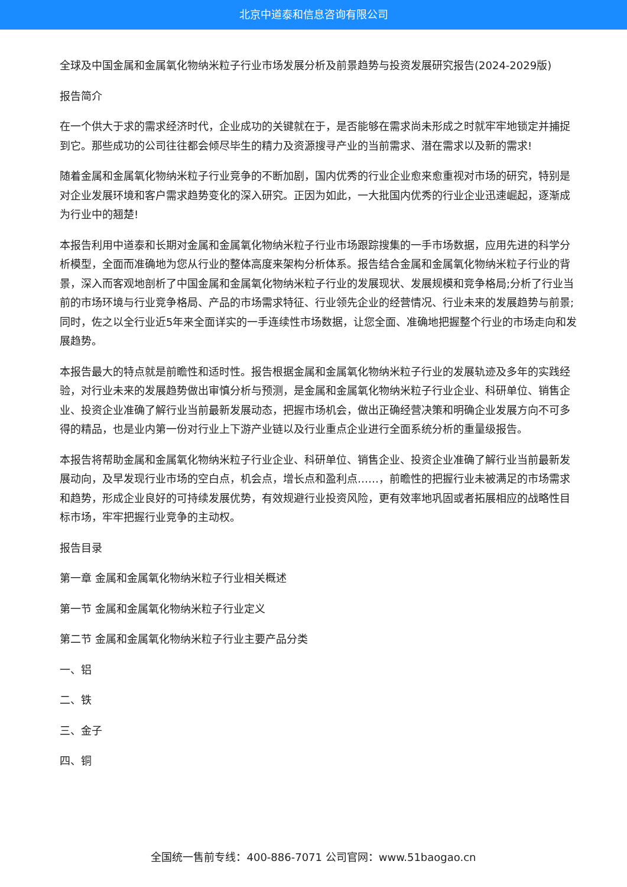北京中道泰和信息咨询有限公司
全球及中国金属和金属氧化物纳米粒子行业市场发展分析及前景趋势与投资发展研究报告(2024-2029版)
报告简介
在一个供大于求的需求经济时代，企业成功的关键就在于，是否能够在需求尚未形成之时就牢牢地锁定并捕捉到它。那些成功的公司往往都会倾尽毕生的精力及资源搜寻产业的当前需求、潜在需求以及新的需求!
随着金属和金属氧化物纳米粒子行业竞争的不断加剧，国内优秀的行业企业愈来愈重视对市场的研究，特别是对企业发展环境和客户需求趋势变化的深入研究。正因为如此，一大批国内优秀的行业企业迅速崛起，逐渐成为行业中的翘楚!
本报告利用中道泰和长期对金属和金属氧化物纳米粒子行业市场跟踪搜集的一手市场数据，应用先进的科学分析模型，全面而准确地为您从行业的整体高度来架构分析体系。报告结合金属和金属氧化物纳米粒子行业的背景，深入而客观地剖析了中国金属和金属氧化物纳米粒子行业的发展现状、发展规模和竞争格局;分析了行业当前的市场环境与行业竞争格局、产品的市场需求特征、行业领先企业的经营情况、行业未来的发展趋势与前景;同时，佐之以全行业近5年来全面详实的一手连续性市场数据，让您全面、准确地把握整个行业的市场走向和发展趋势。
本报告最大的特点就是前瞻性和适时性。报告根据金属和金属氧化物纳米粒子行业的发展轨迹及多年的实践经验，对行业未来的发展趋势做出审慎分析与预测，是金属和金属氧化物纳米粒子行业企业、科研单位、销售企业、投资企业准确了解行业当前最新发展动态，把握市场机会，做出正确经营决策和明确企业发展方向不可多得的精品，也是业内第一份对行业上下游产业链以及行业重点企业进行全面系统分析的重量级报告。
本报告将帮助金属和金属氧化物纳米粒子行业企业、科研单位、销售企业、投资企业准确了解行业当前最新发展动向，及早发现行业市场的空白点，机会点，增长点和盈利点……，前瞻性的把握行业未被满足的市场需求和趋势，形成企业良好的可持续发展优势，有效规避行业投资风险，更有效率地巩固或者拓展相应的战略性目标市场，牢牢把握行业竞争的主动权。
报告目录
第一章 金属和金属氧化物纳米粒子行业相关概述
第一节 金属和金属氧化物纳米粒子行业定义
第二节 金属和金属氧化物纳米粒子行业主要产品分类
一、铝
二、铁
三、金子
四、铜
全国统一售前专线：400-886-7071 公司官网：www.51baogao.cn